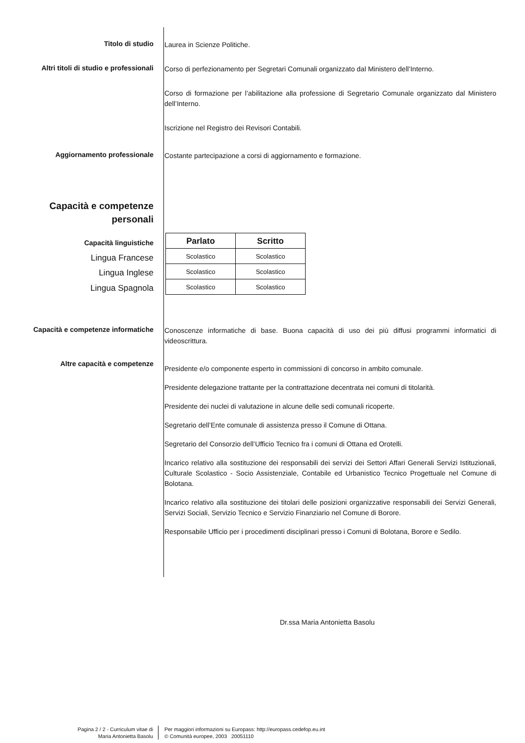Titolo di studio
Laurea in Scienze Politiche.
Altri titoli di studio e professionali
Corso di perfezionamento per Segretari Comunali organizzato dal Ministero dell’Interno.
Corso di formazione per l’abilitazione alla professione di Segretario Comunale organizzato dal Ministero dell’Interno.
Iscrizione nel Registro dei Revisori Contabili.
Aggiornamento professionale
Costante partecipazione a corsi di aggiornamento e formazione.
Capacità e competenze
personali
Capacità linguistiche
Lingua Francese
Lingua Inglese
Lingua Spagnola
| Parlato | Scritto |
| --- | --- |
| Scolastico | Scolastico |
| Scolastico | Scolastico |
| Scolastico | Scolastico |
Capacità e competenze informatiche
Conoscenze informatiche di base. Buona capacità di uso dei più diffusi programmi informatici di videoscrittura.
Altre capacità e competenze
Presidente e/o componente esperto in commissioni di concorso in ambito comunale.
Presidente delegazione trattante per la contrattazione decentrata nei comuni di titolarità.
Presidente dei nuclei di valutazione in alcune delle sedi comunali ricoperte.
Segretario dell’Ente comunale di assistenza presso il Comune di Ottana.
Segretario del Consorzio dell’Ufficio Tecnico fra i comuni di Ottana ed Orotelli.
Incarico relativo alla sostituzione dei responsabili dei servizi dei Settori Affari Generali Servizi Istituzionali, Culturale Scolastico - Socio Assistenziale, Contabile ed Urbanistico Tecnico Progettuale nel Comune di Bolotana.
Incarico relativo alla sostituzione dei titolari delle posizioni organizzative responsabili dei Servizi Generali, Servizi Sociali, Servizio Tecnico e Servizio Finanziario nel Comune di Borore.
Responsabile Ufficio per i procedimenti disciplinari presso i Comuni di Bolotana, Borore e Sedilo.
Dr.ssa Maria Antonietta Basolu
Pagina 2 / 2 - Curriculum vitae di
Maria Antonietta Basolu
Per maggiori informazioni su Europass: http://europass.cedefop.eu.int
© Comunità europee, 2003 20051110